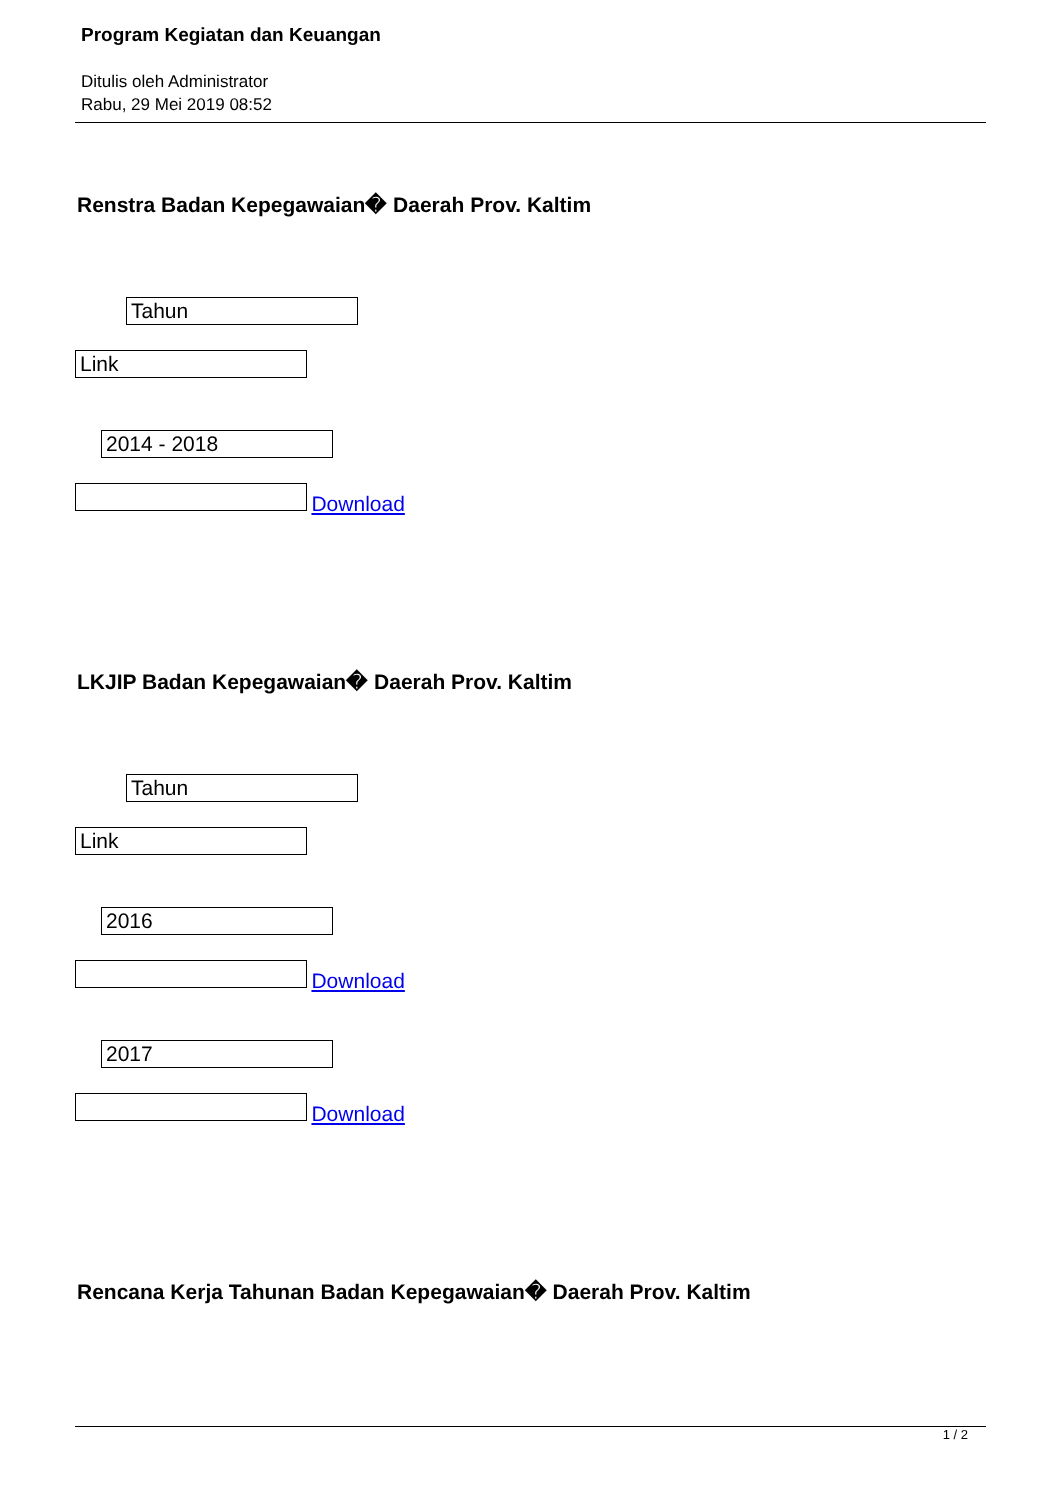Program Kegiatan dan Keuangan
Ditulis oleh Administrator
Rabu, 29 Mei 2019 08:52
Renstra Badan Kepegawaian� Daerah Prov. Kaltim
Tahun
Link
2014 - 2018
Download
LKJIP Badan Kepegawaian� Daerah Prov. Kaltim
Tahun
Link
2016
Download
2017
Download
Rencana Kerja Tahunan Badan Kepegawaian� Daerah Prov. Kaltim
1 / 2